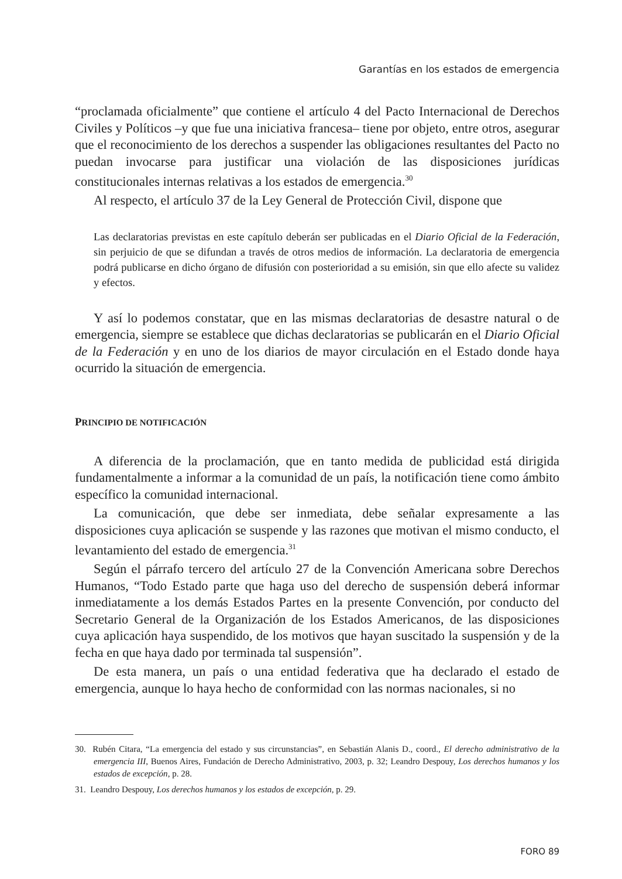Garantías en los estados de emergencia
“proclamada oficialmente” que contiene el artículo 4 del Pacto Internacional de Derechos Civiles y Políticos –y que fue una iniciativa francesa– tiene por objeto, entre otros, asegurar que el reconocimiento de los derechos a suspender las obligaciones resultantes del Pacto no puedan invocarse para justificar una violación de las disposiciones jurídicas constitucionales internas relativas a los estados de emergencia.<sup>30</sup>
Al respecto, el artículo 37 de la Ley General de Protección Civil, dispone que
Las declaratorias previstas en este capítulo deberán ser publicadas en el Diario Oficial de la Federación, sin perjuicio de que se difundan a través de otros medios de información. La declaratoria de emergencia podrá publicarse en dicho órgano de difusión con posterioridad a su emisión, sin que ello afecte su validez y efectos.
Y así lo podemos constatar, que en las mismas declaratorias de desastre natural o de emergencia, siempre se establece que dichas declaratorias se publicarán en el Diario Oficial de la Federación y en uno de los diarios de mayor circulación en el Estado donde haya ocurrido la situación de emergencia.
PRINCIPIO DE NOTIFICACIÓN
A diferencia de la proclamación, que en tanto medida de publicidad está dirigida fundamentalmente a informar a la comunidad de un país, la notificación tiene como ámbito específico la comunidad internacional.
La comunicación, que debe ser inmediata, debe señalar expresamente a las disposiciones cuya aplicación se suspende y las razones que motivan el mismo conducto, el levantamiento del estado de emergencia.<sup>31</sup>
Según el párrafo tercero del artículo 27 de la Convención Americana sobre Derechos Humanos, “Todo Estado parte que haga uso del derecho de suspensión deberá informar inmediatamente a los demás Estados Partes en la presente Convención, por conducto del Secretario General de la Organización de los Estados Americanos, de las disposiciones cuya aplicación haya suspendido, de los motivos que hayan suscitado la suspensión y de la fecha en que haya dado por terminada tal suspensión”.
De esta manera, un país o una entidad federativa que ha declarado el estado de emergencia, aunque lo haya hecho de conformidad con las normas nacionales, si no
30. Rubén Citara, “La emergencia del estado y sus circunstancias”, en Sebastián Alanis D., coord., El derecho administrativo de la emergencia III, Buenos Aires, Fundación de Derecho Administrativo, 2003, p. 32; Leandro Despouy, Los derechos humanos y los estados de excepción, p. 28.
31. Leandro Despouy, Los derechos humanos y los estados de excepción, p. 29.
FORO 89